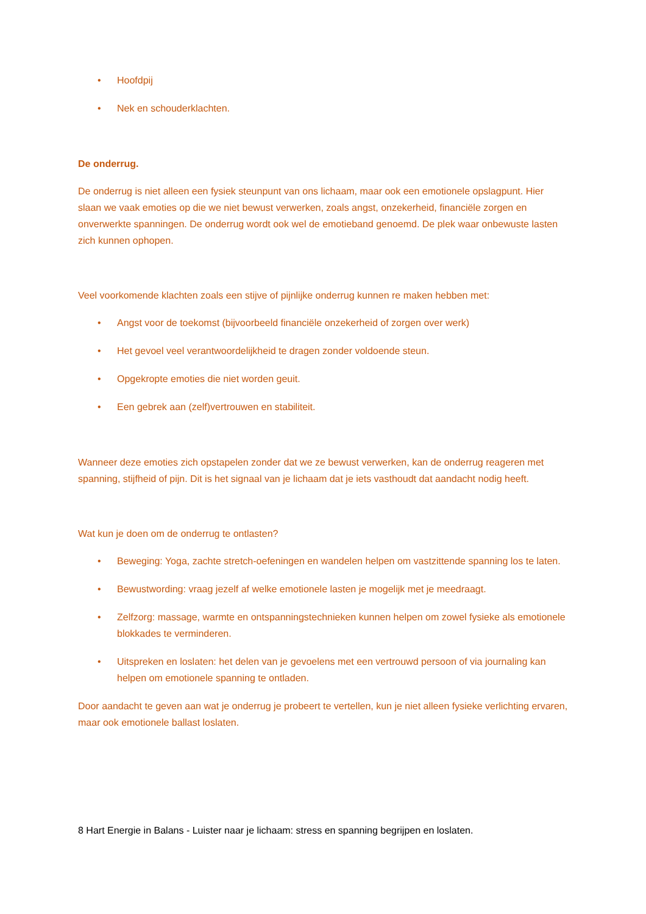• Hoofdpij
• Nek en schouderklachten.
De onderrug.
De onderrug is niet alleen een fysiek steunpunt van ons lichaam, maar ook een emotionele opslagpunt. Hier slaan we vaak emoties op die we niet bewust verwerken, zoals angst, onzekerheid, financiële zorgen en onverwerkte spanningen. De onderrug wordt ook wel de emotieband genoemd. De plek waar onbewuste lasten zich kunnen ophopen.
Veel voorkomende klachten zoals een stijve of pijnlijke onderrug kunnen re maken hebben met:
• Angst voor de toekomst (bijvoorbeeld financiële onzekerheid of zorgen over werk)
• Het gevoel veel verantwoordelijkheid te dragen zonder voldoende steun.
• Opgekropte emoties die niet worden geuit.
• Een gebrek aan (zelf)vertrouwen en stabiliteit.
Wanneer deze emoties zich opstapelen zonder dat we ze bewust verwerken, kan de onderrug reageren met spanning, stijfheid of pijn. Dit is het signaal van je lichaam dat je iets vasthoudt dat aandacht nodig heeft.
Wat kun je doen om de onderrug te ontlasten?
• Beweging: Yoga, zachte stretch-oefeningen en wandelen helpen om vastzittende spanning los te laten.
• Bewustwording: vraag jezelf af welke emotionele lasten je mogelijk met je meedraagt.
• Zelfzorg: massage, warmte en ontspanningstechnieken kunnen helpen om zowel fysieke als emotionele blokkades te verminderen.
• Uitspreken en loslaten: het delen van je gevoelens met een vertrouwd persoon of via journaling kan helpen om emotionele spanning te ontladen.
Door aandacht te geven aan wat je onderrug je probeert te vertellen, kun je niet alleen fysieke verlichting ervaren, maar ook emotionele ballast loslaten.
8 Hart Energie in Balans - Luister naar je lichaam: stress en spanning begrijpen en loslaten.